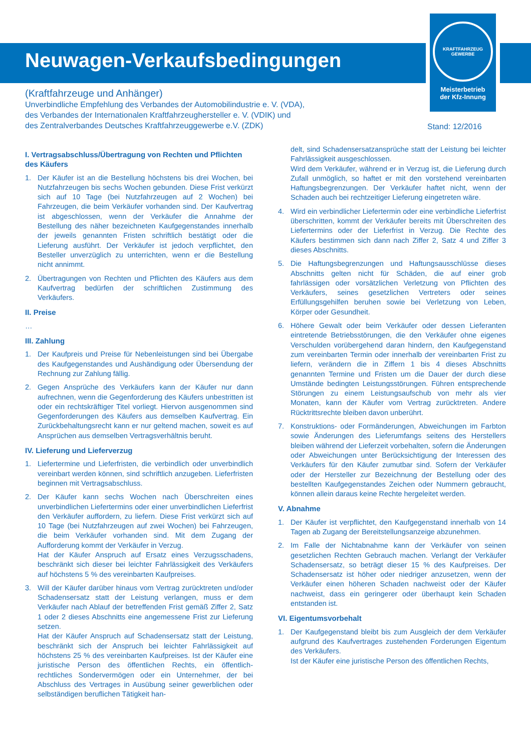KRAFTFAHRZEUG
GEWERBE
Meisterbetrieb
der Kfz-Innung
Neuwagen-Verkaufsbedingungen
(Kraftfahrzeuge und Anhänger)
Unverbindliche Empfehlung des Verbandes der Automobilindustrie e. V. (VDA),
des Verbandes der Internationalen Kraftfahrzeughersteller e. V. (VDIK) und
des Zentralverbandes Deutsches Kraftfahrzeuggewerbe e.V. (ZDK)
Stand: 12/2016
I. Vertragsabschluss/Übertragung von Rechten und Pflichten des Käufers
1. Der Käufer ist an die Bestellung höchstens bis drei Wochen, bei Nutzfahrzeugen bis sechs Wochen gebunden. Diese Frist verkürzt sich auf 10 Tage (bei Nutzfahrzeugen auf 2 Wochen) bei Fahrzeugen, die beim Verkäufer vorhanden sind. Der Kaufvertrag ist abgeschlossen, wenn der Verkäufer die Annahme der Bestellung des näher bezeichneten Kaufgegenstandes innerhalb der jeweils genannten Fristen schriftlich bestätigt oder die Lieferung ausführt. Der Verkäufer ist jedoch verpflichtet, den Besteller unverzüglich zu unterrichten, wenn er die Bestellung nicht annimmt.
2. Übertragungen von Rechten und Pflichten des Käufers aus dem Kaufvertrag bedürfen der schriftlichen Zustimmung des Verkäufers.
II. Preise
…
III. Zahlung
1. Der Kaufpreis und Preise für Nebenleistungen sind bei Übergabe des Kaufgegenstandes und Aushändigung oder Übersendung der Rechnung zur Zahlung fällig.
2. Gegen Ansprüche des Verkäufers kann der Käufer nur dann aufrechnen, wenn die Gegenforderung des Käufers unbestritten ist oder ein rechtskräftiger Titel vorliegt. Hiervon ausgenommen sind Gegenforderungen des Käufers aus demselben Kaufvertrag. Ein Zurückbehaltungsrecht kann er nur geltend machen, soweit es auf Ansprüchen aus demselben Vertragsverhältnis beruht.
IV. Lieferung und Lieferverzug
1. Liefertermine und Lieferfristen, die verbindlich oder unverbindlich vereinbart werden können, sind schriftlich anzugeben. Lieferfristen beginnen mit Vertragsabschluss.
2. Der Käufer kann sechs Wochen nach Überschreiten eines unverbindlichen Liefertermins oder einer unverbindlichen Lieferfrist den Verkäufer auffordern, zu liefern. Diese Frist verkürzt sich auf 10 Tage (bei Nutzfahrzeugen auf zwei Wochen) bei Fahrzeugen, die beim Verkäufer vorhanden sind. Mit dem Zugang der Aufforderung kommt der Verkäufer in Verzug.
Hat der Käufer Anspruch auf Ersatz eines Verzugsschadens, beschränkt sich dieser bei leichter Fahrlässigkeit des Verkäufers auf höchstens 5 % des vereinbarten Kaufpreises.
3. Will der Käufer darüber hinaus vom Vertrag zurücktreten und/oder Schadensersatz statt der Leistung verlangen, muss er dem Verkäufer nach Ablauf der betreffenden Frist gemäß Ziffer 2, Satz 1 oder 2 dieses Abschnitts eine angemessene Frist zur Lieferung setzen.
Hat der Käufer Anspruch auf Schadensersatz statt der Leistung, beschränkt sich der Anspruch bei leichter Fahrlässigkeit auf höchstens 25 % des vereinbarten Kaufpreises. Ist der Käufer eine juristische Person des öffentlichen Rechts, ein öffentlich-rechtliches Sondervermögen oder ein Unternehmer, der bei Abschluss des Vertrages in Ausübung seiner gewerblichen oder selbständigen beruflichen Tätigkeit han-
delt, sind Schadensersatzansprüche statt der Leistung bei leichter Fahrlässigkeit ausgeschlossen.
Wird dem Verkäufer, während er in Verzug ist, die Lieferung durch Zufall unmöglich, so haftet er mit den vorstehend vereinbarten Haftungsbegrenzungen. Der Verkäufer haftet nicht, wenn der Schaden auch bei rechtzeitiger Lieferung eingetreten wäre.
4. Wird ein verbindlicher Liefertermin oder eine verbindliche Lieferfrist überschritten, kommt der Verkäufer bereits mit Überschreiten des Liefertermins oder der Lieferfrist in Verzug. Die Rechte des Käufers bestimmen sich dann nach Ziffer 2, Satz 4 und Ziffer 3 dieses Abschnitts.
5. Die Haftungsbegrenzungen und Haftungsausschlüsse dieses Abschnitts gelten nicht für Schäden, die auf einer grob fahrlässigen oder vorsätzlichen Verletzung von Pflichten des Verkäufers, seines gesetzlichen Vertreters oder seines Erfüllungsgehilfen beruhen sowie bei Verletzung von Leben, Körper oder Gesundheit.
6. Höhere Gewalt oder beim Verkäufer oder dessen Lieferanten eintretende Betriebsstörungen, die den Verkäufer ohne eigenes Verschulden vorübergehend daran hindern, den Kaufgegenstand zum vereinbarten Termin oder innerhalb der vereinbarten Frist zu liefern, verändern die in Ziffern 1 bis 4 dieses Abschnitts genannten Termine und Fristen um die Dauer der durch diese Umstände bedingten Leistungsstörungen. Führen entsprechende Störungen zu einem Leistungsaufschub von mehr als vier Monaten, kann der Käufer vom Vertrag zurücktreten. Andere Rücktrittsrechte bleiben davon unberührt.
7. Konstruktions- oder Formänderungen, Abweichungen im Farbton sowie Änderungen des Lieferumfangs seitens des Herstellers bleiben während der Lieferzeit vorbehalten, sofern die Änderungen oder Abweichungen unter Berücksichtigung der Interessen des Verkäufers für den Käufer zumutbar sind. Sofern der Verkäufer oder der Hersteller zur Bezeichnung der Bestellung oder des bestellten Kaufgegenstandes Zeichen oder Nummern gebraucht, können allein daraus keine Rechte hergeleitet werden.
V. Abnahme
1. Der Käufer ist verpflichtet, den Kaufgegenstand innerhalb von 14 Tagen ab Zugang der Bereitstellungsanzeige abzunehmen.
2. Im Falle der Nichtabnahme kann der Verkäufer von seinen gesetzlichen Rechten Gebrauch machen. Verlangt der Verkäufer Schadensersatz, so beträgt dieser 15 % des Kaufpreises. Der Schadensersatz ist höher oder niedriger anzusetzen, wenn der Verkäufer einen höheren Schaden nachweist oder der Käufer nachweist, dass ein geringerer oder überhaupt kein Schaden entstanden ist.
VI. Eigentumsvorbehalt
1. Der Kaufgegenstand bleibt bis zum Ausgleich der dem Verkäufer aufgrund des Kaufvertrages zustehenden Forderungen Eigentum des Verkäufers.
Ist der Käufer eine juristische Person des öffentlichen Rechts,